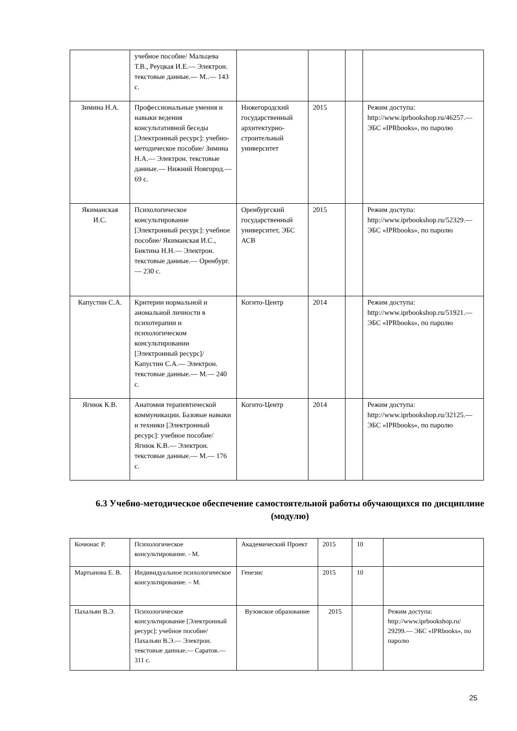| | учебное пособие/ Мальцева Т.В., Реуцкая И.Е.— Электрон. текстовые данные.— М..— 143 с. | | | | |
| Зимина Н.А. | Профессиональные умения и навыки ведения консультативной беседы [Электронный ресурс]: учебно-методическое пособие/ Зимина Н.А.— Электрон. текстовые данные.— Нижний Новгород.— 69 с. | Нижегородский государственный архитектурно-строительный университет | 2015 | | Режим доступа: http://www.iprbookshop.ru/46257.— ЭБС «IPRbooks», по паролю |
| Якиманская И.С. | Психологическое консультирование [Электронный ресурс]: учебное пособие/ Якиманская И.С., Биктина Н.Н.— Электрон. текстовые данные.— Оренбург.— 230 с. | Оренбургский государственный университет, ЭБС АСВ | 2015 | | Режим доступа: http://www.iprbookshop.ru/52329.— ЭБС «IPRbooks», по паролю |
| Капустин С.А. | Критерии нормальной и аномальной личности в психотерапии и психологическом консультировании [Электронный ресурс]/ Капустин С.А.— Электрон. текстовые данные.— М.— 240 с. | Когито-Центр | 2014 | | Режим доступа: http://www.iprbookshop.ru/51921.— ЭБС «IPRbooks», по паролю |
| Ягнюк К.В. | Анатомия терапевтической коммуникации. Базовые навыки и техники [Электронный ресурс]: учебное пособие/ Ягнюк К.В.— Электрон. текстовые данные.— М.— 176 с. | Когито-Центр | 2014 | | Режим доступа: http://www.iprbookshop.ru/32125.— ЭБС «IPRbooks», по паролю |
6.3 Учебно-методическое обеспечение самостоятельной работы обучающихся по дисциплине (модулю)
| Кочюнас Р. | Психологическое консультирование. - М. | Академический Проект | 2015 | 10 | |
| Мартынова Е. В. | Индивидуальное психологическое консультирование. – М. | Генезис | 2015 | 10 | |
| Пахальян В.Э. | Психологическое консультирование [Электронный ресурс]: учебное пособие/ Пахальян В.Э.— Электрон. текстовые данные.— Саратов.— 311 с. | Вузовское образование | 2015 | | Режим доступа: http://www.iprbookshop.ru/ 29299.— ЭБС «IPRbooks», по паролю |
25